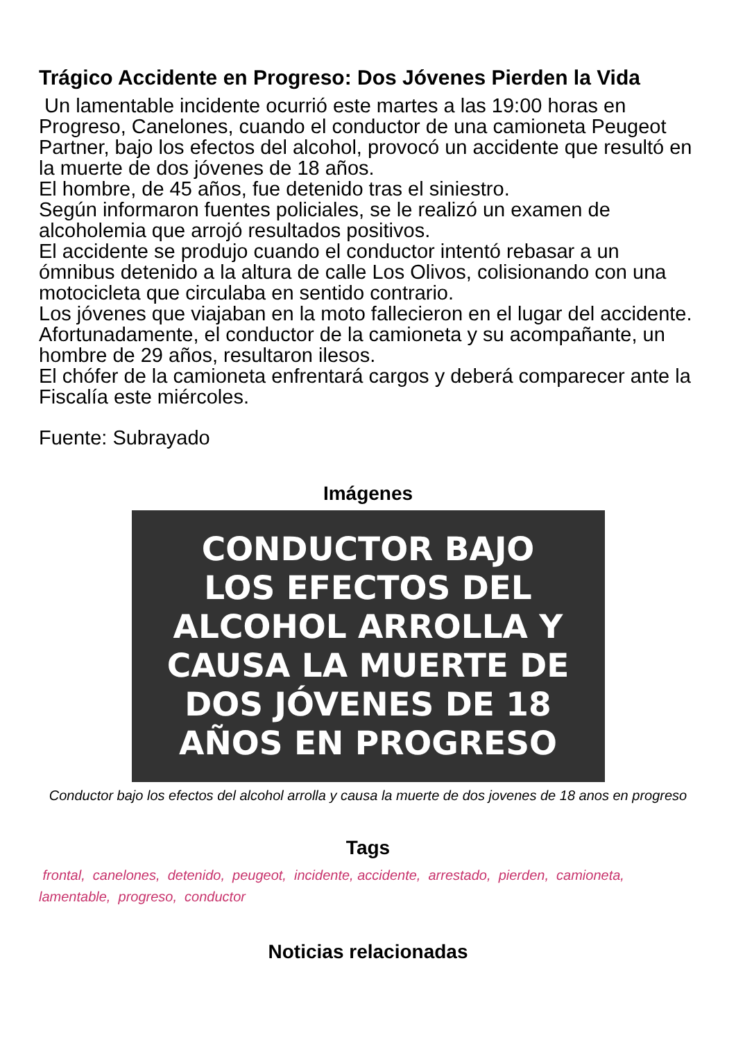Trágico Accidente en Progreso: Dos Jóvenes Pierden la Vida
Un lamentable incidente ocurrió este martes a las 19:00 horas en Progreso, Canelones, cuando el conductor de una camioneta Peugeot Partner, bajo los efectos del alcohol, provocó un accidente que resultó en la muerte de dos jóvenes de 18 años.
El hombre, de 45 años, fue detenido tras el siniestro.
Según informaron fuentes policiales, se le realizó un examen de alcoholemia que arrojó resultados positivos.
El accidente se produjo cuando el conductor intentó rebasar a un ómnibus detenido a la altura de calle Los Olivos, colisionando con una motocicleta que circulaba en sentido contrario.
Los jóvenes que viajaban en la moto fallecieron en el lugar del accidente.
Afortunadamente, el conductor de la camioneta y su acompañante, un hombre de 29 años, resultaron ilesos.
El chófer de la camioneta enfrentará cargos y deberá comparecer ante la Fiscalía este miércoles.
Fuente: Subrayado
Imágenes
CONDUCTOR BAJO
LOS EFECTOS DEL
ALCOHOL ARROLLA Y
CAUSA LA MUERTE DE
DOS JÓVENES DE 18
AÑOS EN PROGRESO
Conductor bajo los efectos del alcohol arrolla y causa la muerte de dos jovenes de 18 anos en progreso
Tags
frontal, canelones, detenido, peugeot, incidente, accidente, arrestado, pierden, camioneta, lamentable, progreso, conductor
Noticias relacionadas